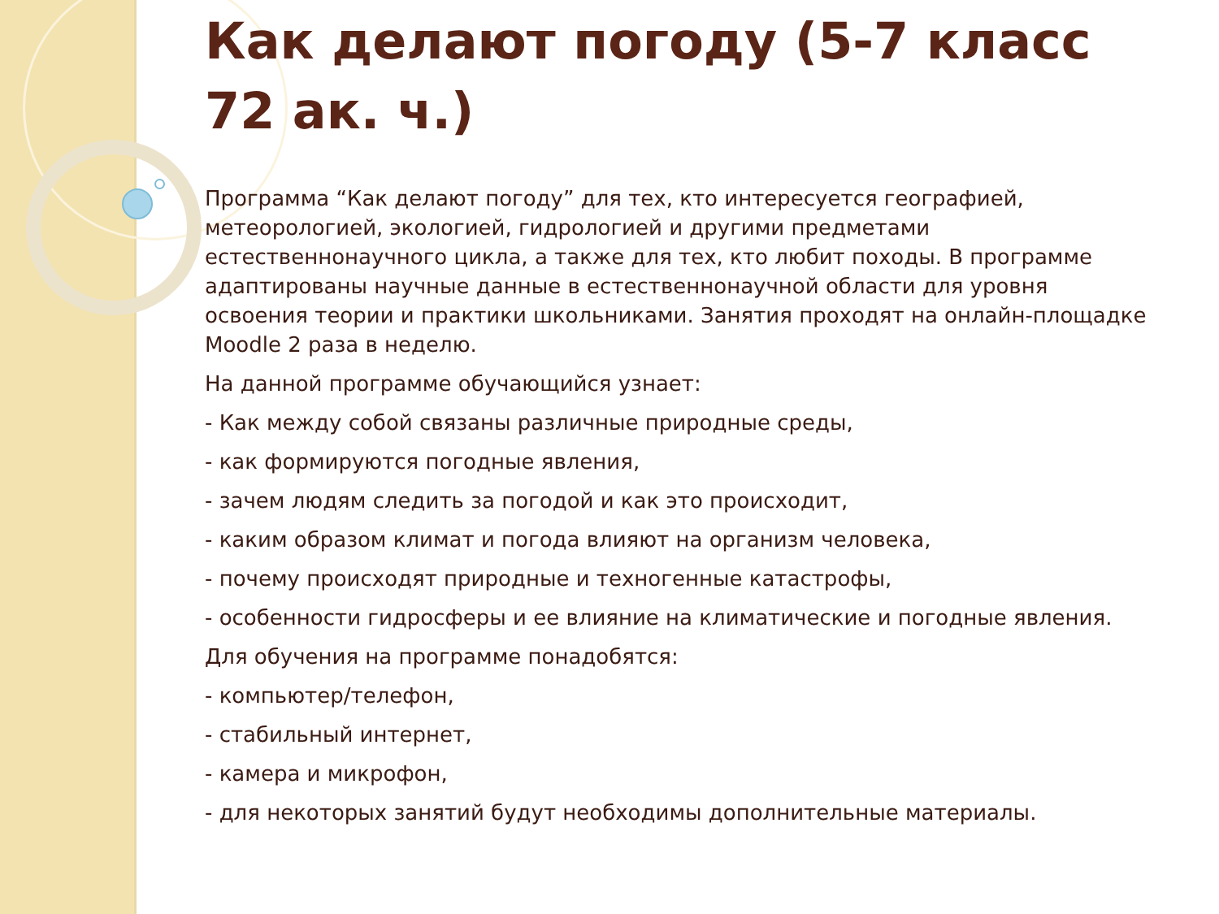Как делают погоду (5-7 класс 72 ак. ч.)
Программа “Как делают погоду” для тех, кто интересуется географией, метеорологией, экологией, гидрологией и другими предметами естественнонаучного цикла, а также для тех, кто любит походы. В программе адаптированы научные данные в естественнонаучной области для уровня освоения теории и практики школьниками. Занятия проходят на онлайн-площадке Moodle 2 раза в неделю.
На данной программе обучающийся узнает:
- Как между собой связаны различные природные среды,
- как формируются погодные явления,
- зачем людям следить за погодой и как это происходит,
- каким образом климат и погода влияют на организм человека,
- почему происходят природные и техногенные катастрофы,
- особенности гидросферы и ее влияние на климатические и погодные явления.
Для обучения на программе понадобятся:
- компьютер/телефон,
- стабильный интернет,
- камера и микрофон,
- для некоторых занятий будут необходимы дополнительные материалы.